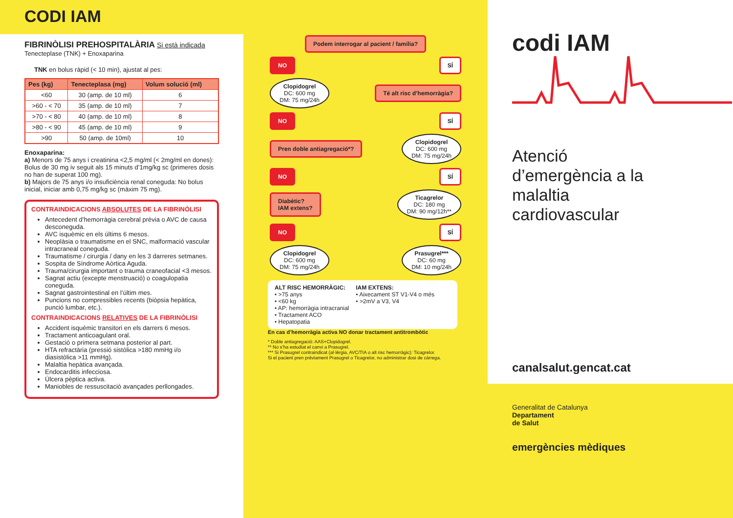CODI IAM
FIBRINÒLISI PREHOSPITALÀRIA Si està indicada
Tenecteplase (TNK) + Enoxaparina
TNK en bolus ràpid (< 10 min), ajustat al pes:
| Pes (kg) | Tenecteplasa (mg) | Volum solució (ml) |
| --- | --- | --- |
| <60 | 30 (amp. de 10 ml) | 6 |
| >60 - < 70 | 35 (amp. de 10 ml) | 7 |
| >70 - < 80 | 40 (amp. de 10 ml) | 8 |
| >80 - < 90 | 45 (amp. de 10 ml) | 9 |
| >90 | 50 (amp. de 10ml) | 10 |
Enoxaparina:
a) Menors de 75 anys i creatinina <2,5 mg/ml (< 2mg/ml en dones): Bolus de 30 mg iv seguit als 15 minuts d’1mg/kg sc (primeres dosis no han de superat 100 mg).
b) Majors de 75 anys i/o insuficiència renal coneguda: No bolus inicial, iniciar amb 0,75 mg/kg sc (màxim 75 mg).
CONTRAINDICACIONS ABSOLUTES DE LA FIBRINÒLISI
Antecedent d’hemorràgia cerebral prèvia o AVC de causa desconeguda.
AVC isquèmic en els últims 6 mesos.
Neoplàsia o traumatisme en el SNC, malformació vascular intracraneal coneguda.
Traumatisme / cirurgia / dany en les 3 darreres setmanes.
Sospita de Síndrome Aòrtica Aguda.
Trauma/cirurgia important o trauma craneofacial <3 mesos.
Sagnat actiu (excepte menstruació) o coagulopatia coneguda.
Sagnat gastrointestinal en l’últim mes.
Puncions no compressibles recents (biòpsia hepàtica, punció lumbar, etc.).
CONTRAINDICACIONS RELATIVES DE LA FIBRINÒLISI
Accident isquèmic transitori en els darrers 6 mesos.
Tractament anticoagulant oral.
Gestació o primera setmana posterior al part.
HTA refractària (pressió sistòlica >180 mmHg i/o diasistòlica >11 mmHg).
Malaltia hepàtica avançada.
Endocarditis infecciosa.
Úlcera pèptica activa.
Maniobles de ressuscitació avançades perllongades.
Podem interrogar al pacient / família?
NO SÍ
Clopidogrel
DC: 600 mg
DM: 75 mg/24h Té alt risc d’hemorràgia?
NO SÍ
Pren doble antiagregació*? Clopidogrel
DC: 600 mg
DM: 75 mg/24h
NO SÍ
Diabètic?
IAM extens? Ticagrelor
DC: 180 mg
DM: 90 mg/12h**
NO SÍ
Clopidogrel
DC: 600 mg
DM: 75 mg/24h Prasugrel***
DC: 60 mg
DM: 10 mg/24h
ALT RISC HEMORRÀGIC:
• >75 anys
• <60 kg
• AP: hemorràgia intracranial
• Tractament ACO
• Hepatopatia
IAM EXTENS:
• Aixecament ST V1-V4 o més
• >2mV a V3, V4
En cas d’hemorràgia activa NO donar tractament antitrombòtic
* Doble antiagregació: AAS+Clopidogrel.
** No s’ha estudiat el canvi a Prasugrel.
*** Si Prasugrel contraindicat (al·lèrgia, AVC/TIA o alt risc hemorràgic): Ticagrelor.
Si el pacient pren prèviament Prasugrel o Ticagrelor, no administrar dosi de càrrega.
codi IAM
Atenció
d’emergència a la
malaltia
cardiovascular
canalsalut.gencat.cat
Generalitat de Catalunya
Departament
de Salut
emergències mèdiques